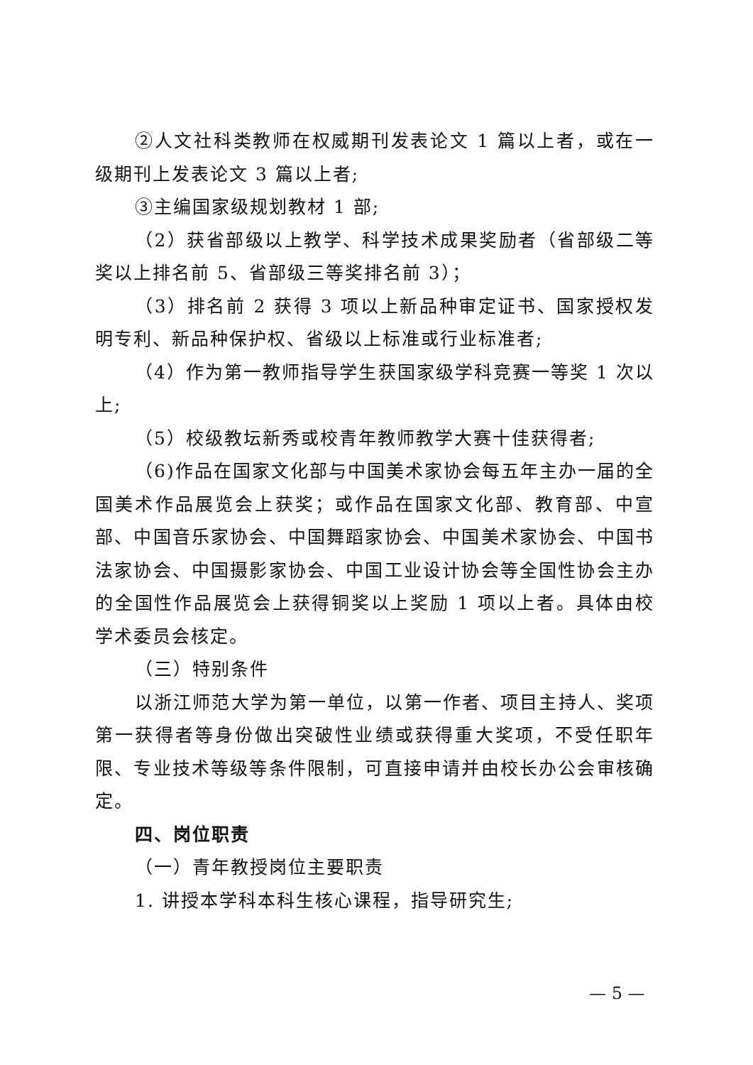②人文社科类教师在权威期刊发表论文 1 篇以上者，或在一级期刊上发表论文 3 篇以上者;
③主编国家级规划教材 1 部;
（2）获省部级以上教学、科学技术成果奖励者（省部级二等奖以上排名前 5、省部级三等奖排名前 3）；
（3）排名前 2 获得 3 项以上新品种审定证书、国家授权发明专利、新品种保护权、省级以上标准或行业标准者;
（4）作为第一教师指导学生获国家级学科竞赛一等奖 1 次以上;
（5）校级教坛新秀或校青年教师教学大赛十佳获得者;
（6)作品在国家文化部与中国美术家协会每五年主办一届的全国美术作品展览会上获奖；或作品在国家文化部、教育部、中宣部、中国音乐家协会、中国舞蹈家协会、中国美术家协会、中国书法家协会、中国摄影家协会、中国工业设计协会等全国性协会主办的全国性作品展览会上获得铜奖以上奖励 1 项以上者。具体由校学术委员会核定。
（三）特别条件
以浙江师范大学为第一单位，以第一作者、项目主持人、奖项第一获得者等身份做出突破性业绩或获得重大奖项，不受任职年限、专业技术等级等条件限制，可直接申请并由校长办公会审核确定。
四、岗位职责
（一）青年教授岗位主要职责
1. 讲授本学科本科生核心课程，指导研究生;
— 5 —